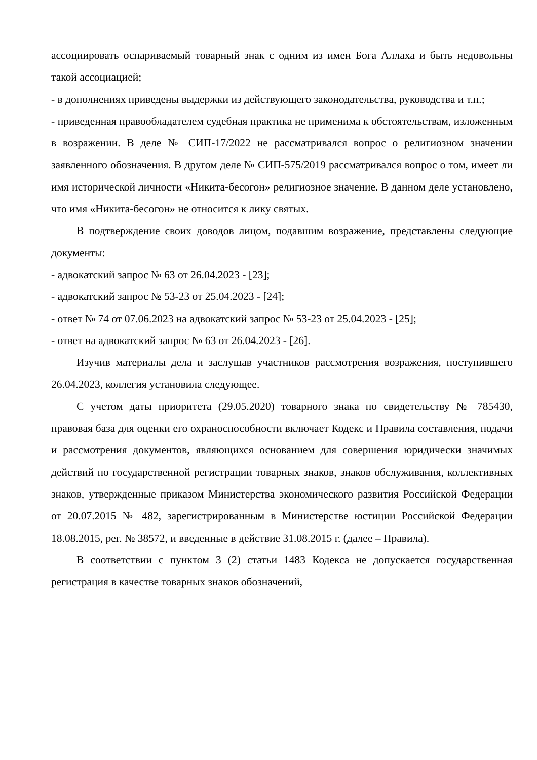ассоциировать оспариваемый товарный знак с одним из имен Бога Аллаха и быть недовольны такой ассоциацией;
- в дополнениях приведены выдержки из действующего законодательства, руководства и т.п.;
- приведенная правообладателем судебная практика не применима к обстоятельствам, изложенным в возражении. В деле № СИП-17/2022 не рассматривался вопрос о религиозном значении заявленного обозначения. В другом деле № СИП-575/2019 рассматривался вопрос о том, имеет ли имя исторической личности «Никита-бесогон» религиозное значение. В данном деле установлено, что имя «Никита-бесогон» не относится к лику святых.
В подтверждение своих доводов лицом, подавшим возражение, представлены следующие документы:
- адвокатский запрос № 63 от 26.04.2023 - [23];
- адвокатский запрос № 53-23 от 25.04.2023 - [24];
- ответ № 74 от 07.06.2023 на адвокатский запрос № 53-23 от 25.04.2023 - [25];
- ответ на адвокатский запрос № 63 от 26.04.2023 - [26].
Изучив материалы дела и заслушав участников рассмотрения возражения, поступившего 26.04.2023, коллегия установила следующее.
С учетом даты приоритета (29.05.2020) товарного знака по свидетельству № 785430, правовая база для оценки его охраноспособности включает Кодекс и Правила составления, подачи и рассмотрения документов, являющихся основанием для совершения юридически значимых действий по государственной регистрации товарных знаков, знаков обслуживания, коллективных знаков, утвержденные приказом Министерства экономического развития Российской Федерации от 20.07.2015 № 482, зарегистрированным в Министерстве юстиции Российской Федерации 18.08.2015, рег. № 38572, и введенные в действие 31.08.2015 г. (далее – Правила).
В соответствии с пунктом 3 (2) статьи 1483 Кодекса не допускается государственная регистрация в качестве товарных знаков обозначений,